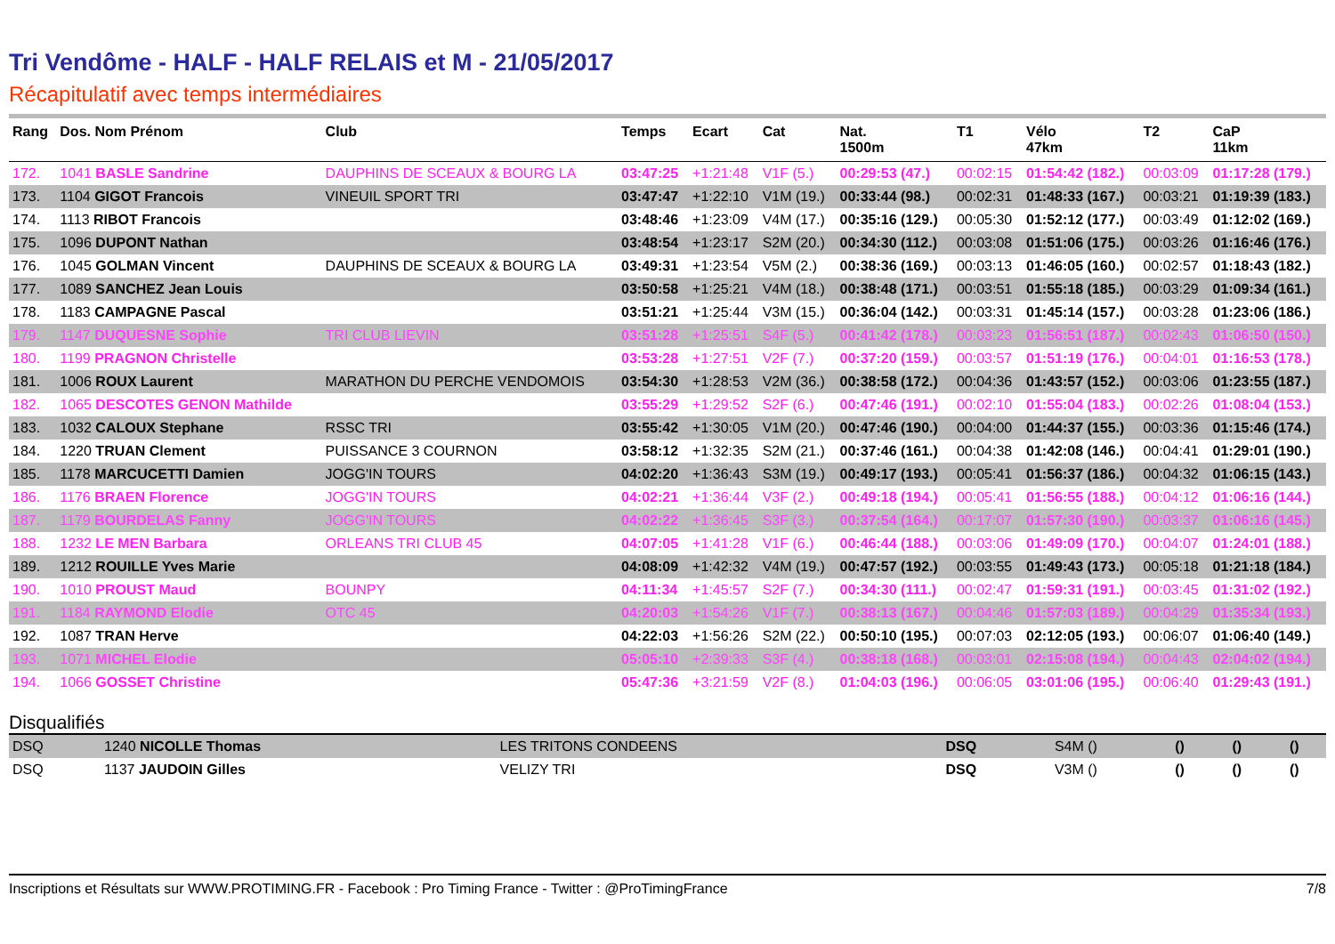Tri Vendôme - HALF - HALF RELAIS et M - 21/05/2017
Récapitulatif avec temps intermédiaires
| Rang | Dos. Nom Prénom | Club | Temps | Ecart | Cat | Nat. 1500m | T1 | Vélo 47km | T2 | CaP 11km |
| --- | --- | --- | --- | --- | --- | --- | --- | --- | --- | --- |
| 172. | 1041 BASLE Sandrine | DAUPHINS DE SCEAUX & BOURG LA | 03:47:25 | +1:21:48 | V1F (5.) | 00:29:53 (47.) | 00:02:15 | 01:54:42 (182.) | 00:03:09 | 01:17:28 (179.) |
| 173. | 1104 GIGOT Francois | VINEUIL SPORT TRI | 03:47:47 | +1:22:10 | V1M (19.) | 00:33:44 (98.) | 00:02:31 | 01:48:33 (167.) | 00:03:21 | 01:19:39 (183.) |
| 174. | 1113 RIBOT Francois | | 03:48:46 | +1:23:09 | V4M (17.) | 00:35:16 (129.) | 00:05:30 | 01:52:12 (177.) | 00:03:49 | 01:12:02 (169.) |
| 175. | 1096 DUPONT Nathan | | 03:48:54 | +1:23:17 | S2M (20.) | 00:34:30 (112.) | 00:03:08 | 01:51:06 (175.) | 00:03:26 | 01:16:46 (176.) |
| 176. | 1045 GOLMAN Vincent | DAUPHINS DE SCEAUX & BOURG LA | 03:49:31 | +1:23:54 | V5M (2.) | 00:38:36 (169.) | 00:03:13 | 01:46:05 (160.) | 00:02:57 | 01:18:43 (182.) |
| 177. | 1089 SANCHEZ Jean Louis | | 03:50:58 | +1:25:21 | V4M (18.) | 00:38:48 (171.) | 00:03:51 | 01:55:18 (185.) | 00:03:29 | 01:09:34 (161.) |
| 178. | 1183 CAMPAGNE Pascal | | 03:51:21 | +1:25:44 | V3M (15.) | 00:36:04 (142.) | 00:03:31 | 01:45:14 (157.) | 00:03:28 | 01:23:06 (186.) |
| 179. | 1147 DUQUESNE Sophie | TRI CLUB LIEVIN | 03:51:28 | +1:25:51 | S4F (5.) | 00:41:42 (178.) | 00:03:23 | 01:56:51 (187.) | 00:02:43 | 01:06:50 (150.) |
| 180. | 1199 PRAGNON Christelle | | 03:53:28 | +1:27:51 | V2F (7.) | 00:37:20 (159.) | 00:03:57 | 01:51:19 (176.) | 00:04:01 | 01:16:53 (178.) |
| 181. | 1006 ROUX Laurent | MARATHON DU PERCHE VENDOMOIS | 03:54:30 | +1:28:53 | V2M (36.) | 00:38:58 (172.) | 00:04:36 | 01:43:57 (152.) | 00:03:06 | 01:23:55 (187.) |
| 182. | 1065 DESCOTES GENON Mathilde | | 03:55:29 | +1:29:52 | S2F (6.) | 00:47:46 (191.) | 00:02:10 | 01:55:04 (183.) | 00:02:26 | 01:08:04 (153.) |
| 183. | 1032 CALOUX Stephane | RSSC TRI | 03:55:42 | +1:30:05 | V1M (20.) | 00:47:46 (190.) | 00:04:00 | 01:44:37 (155.) | 00:03:36 | 01:15:46 (174.) |
| 184. | 1220 TRUAN Clement | PUISSANCE 3 COURNON | 03:58:12 | +1:32:35 | S2M (21.) | 00:37:46 (161.) | 00:04:38 | 01:42:08 (146.) | 00:04:41 | 01:29:01 (190.) |
| 185. | 1178 MARCUCETTI Damien | JOGG'IN TOURS | 04:02:20 | +1:36:43 | S3M (19.) | 00:49:17 (193.) | 00:05:41 | 01:56:37 (186.) | 00:04:32 | 01:06:15 (143.) |
| 186. | 1176 BRAEN Florence | JOGG'IN TOURS | 04:02:21 | +1:36:44 | V3F (2.) | 00:49:18 (194.) | 00:05:41 | 01:56:55 (188.) | 00:04:12 | 01:06:16 (144.) |
| 187. | 1179 BOURDELAS Fanny | JOGG'IN TOURS | 04:02:22 | +1:36:45 | S3F (3.) | 00:37:54 (164.) | 00:17:07 | 01:57:30 (190.) | 00:03:37 | 01:06:16 (145.) |
| 188. | 1232 LE MEN Barbara | ORLEANS TRI CLUB 45 | 04:07:05 | +1:41:28 | V1F (6.) | 00:46:44 (188.) | 00:03:06 | 01:49:09 (170.) | 00:04:07 | 01:24:01 (188.) |
| 189. | 1212 ROUILLE Yves Marie | | 04:08:09 | +1:42:32 | V4M (19.) | 00:47:57 (192.) | 00:03:55 | 01:49:43 (173.) | 00:05:18 | 01:21:18 (184.) |
| 190. | 1010 PROUST Maud | BOUNPY | 04:11:34 | +1:45:57 | S2F (7.) | 00:34:30 (111.) | 00:02:47 | 01:59:31 (191.) | 00:03:45 | 01:31:02 (192.) |
| 191. | 1184 RAYMOND Elodie | OTC 45 | 04:20:03 | +1:54:26 | V1F (7.) | 00:38:13 (167.) | 00:04:46 | 01:57:03 (189.) | 00:04:29 | 01:35:34 (193.) |
| 192. | 1087 TRAN Herve | | 04:22:03 | +1:56:26 | S2M (22.) | 00:50:10 (195.) | 00:07:03 | 02:12:05 (193.) | 00:06:07 | 01:06:40 (149.) |
| 193. | 1071 MICHEL Elodie | | 05:05:10 | +2:39:33 | S3F (4.) | 00:38:18 (168.) | 00:03:01 | 02:15:08 (194.) | 00:04:43 | 02:04:02 (194.) |
| 194. | 1066 GOSSET Christine | | 05:47:36 | +3:21:59 | V2F (8.) | 01:04:03 (196.) | 00:06:05 | 03:01:06 (195.) | 00:06:40 | 01:29:43 (191.) |
Disqualifiés
| DSQ | 1240 NICOLLE Thomas | LES TRITONS CONDEENS | DSQ | | S4M () | () | | () | | () |
| DSQ | 1137 JAUDOIN Gilles | VELIZY TRI | DSQ | | V3M () | () | | () | | () |
Inscriptions et Résultats sur WWW.PROTIMING.FR - Facebook : Pro Timing France - Twitter : @ProTimingFrance 7/8